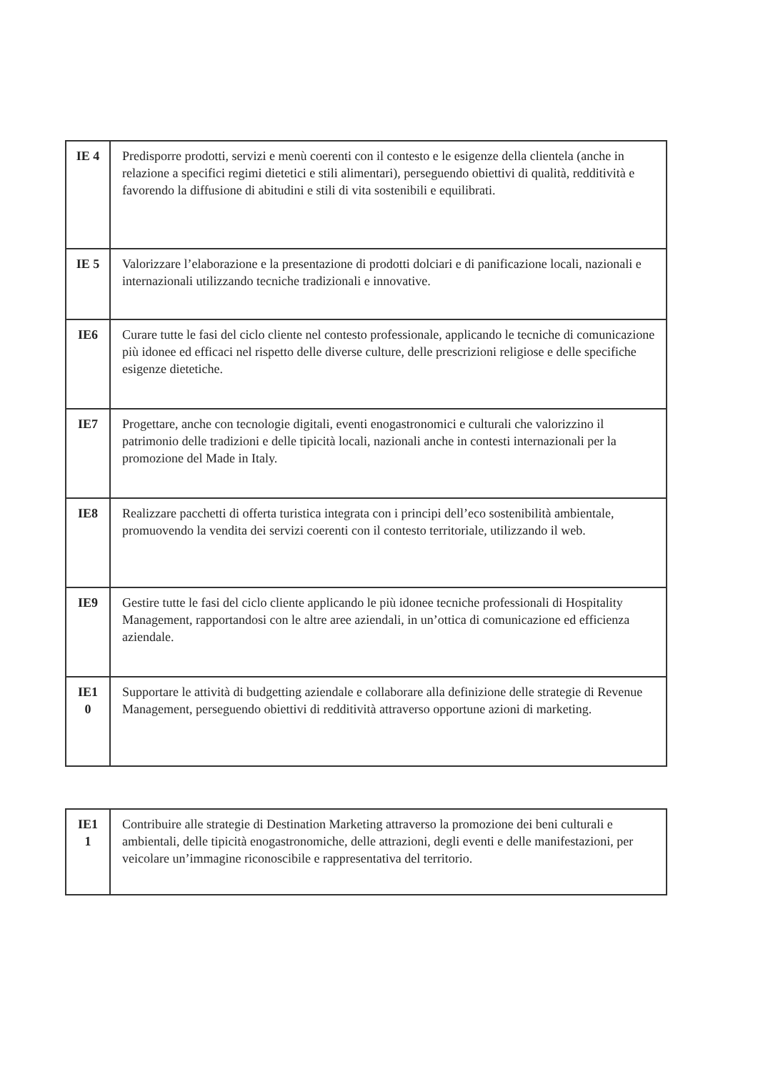| IE 4 | Predisporre prodotti, servizi e menù coerenti con il contesto e le esigenze della clientela (anche in relazione a specifici regimi dietetici e stili alimentari), perseguendo obiettivi di qualità, redditività e favorendo la diffusione di abitudini e stili di vita sostenibili e equilibrati. |
| IE 5 | Valorizzare l’elaborazione e la presentazione di prodotti dolciari e di panificazione locali, nazionali e internazionali utilizzando tecniche tradizionali e innovative. |
| IE6 | Curare tutte le fasi del ciclo cliente nel contesto professionale, applicando le tecniche di comunicazione più idonee ed efficaci nel rispetto delle diverse culture, delle prescrizioni religiose e delle specifiche esigenze dietetiche. |
| IE7 | Progettare, anche con tecnologie digitali, eventi enogastronomici e culturali che valorizzino il patrimonio delle tradizioni e delle tipicità locali, nazionali anche in contesti internazionali per la promozione del Made in Italy. |
| IE8 | Realizzare pacchetti di offerta turistica integrata con i principi dell’eco sostenibilità ambientale, promuovendo la vendita dei servizi coerenti con il contesto territoriale, utilizzando il web. |
| IE9 | Gestire tutte le fasi del ciclo cliente applicando le più idonee tecniche professionali di Hospitality Management, rapportandosi con le altre aree aziendali, in un’ottica di comunicazione ed efficienza aziendale. |
| IE1 0 | Supportare le attività di budgetting aziendale e collaborare alla definizione delle strategie di Revenue Management, perseguendo obiettivi di redditività attraverso opportune azioni di marketing. |
| IE1 1 | Contribuire alle strategie di Destination Marketing attraverso la promozione dei beni culturali e ambientali, delle tipicità enogastronomiche, delle attrazioni, degli eventi e delle manifestazioni, per veicolare un’immagine riconoscibile e rappresentativa del territorio. |